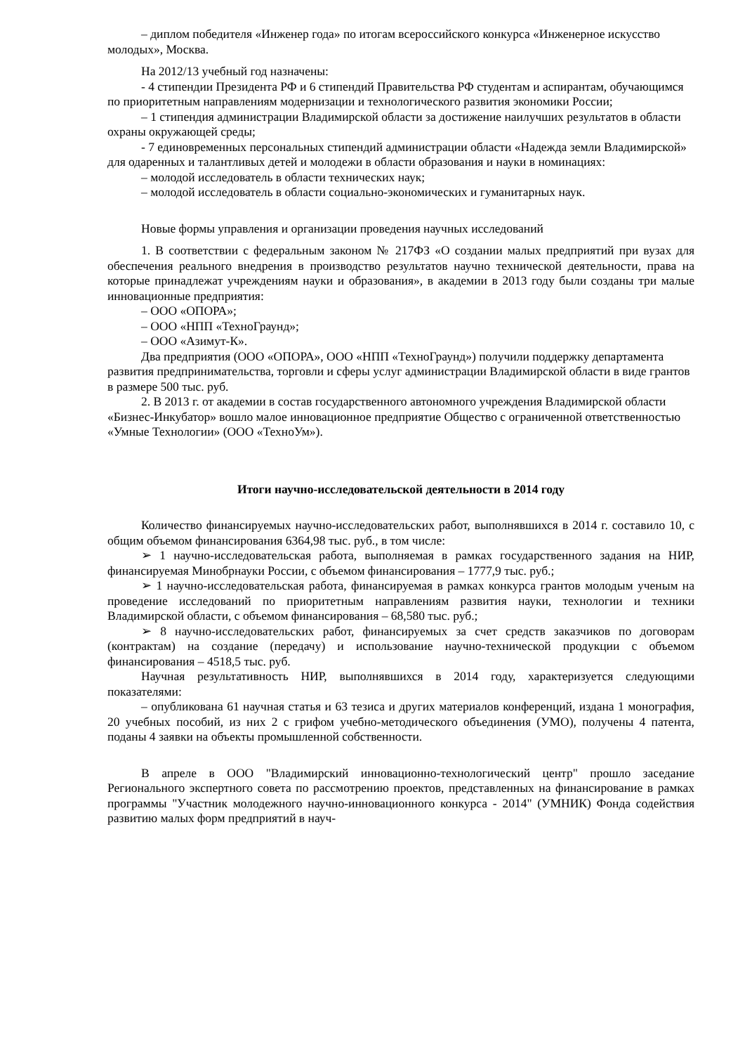– диплом победителя «Инженер года» по итогам всероссийского конкурса «Инженерное искусство молодых», Москва.
На 2012/13 учебный год назначены:
- 4 стипендии Президента РФ и 6 стипендий Правительства РФ студентам и аспирантам, обучающимся по приоритетным направлениям модернизации и технологического развития экономики России;
– 1 стипендия администрации Владимирской области за достижение наилучших результатов в области охраны окружающей среды;
- 7 единовременных персональных стипендий администрации области «Надежда земли Владимирской» для одаренных и талантливых детей и молодежи в области образования и науки в номинациях:
– молодой исследователь в области технических наук;
– молодой исследователь в области социально-экономических и гуманитарных наук.
Новые формы управления и организации проведения научных исследований
1. В соответствии с федеральным законом № 217ФЗ «О создании малых предприятий при вузах для обеспечения реального внедрения в производство результатов научно технической деятельности, права на которые принадлежат учреждениям науки и образования», в академии в 2013 году были созданы три малые инновационные предприятия:
– ООО «ОПОРА»;
– ООО «НПП «ТехноГраунд»;
– ООО «Азимут-К».
Два предприятия (ООО «ОПОРА», ООО «НПП «ТехноГраунд») получили поддержку департамента развития предпринимательства, торговли и сферы услуг администрации Владимирской области в виде грантов в размере 500 тыс. руб.
2. В 2013 г. от академии в состав государственного автономного учреждения Владимирской области «Бизнес-Инкубатор» вошло малое инновационное предприятие Общество с ограниченной ответственностью «Умные Технологии» (ООО «ТехноУм»).
Итоги научно-исследовательской деятельности в 2014 году
Количество финансируемых научно-исследовательских работ, выполнявшихся в 2014 г. составило 10, с общим объемом финансирования 6364,98 тыс. руб., в том числе:
➢ 1 научно-исследовательская работа, выполняемая в рамках государственного задания на НИР, финансируемая Минобрнауки России, с объемом финансирования – 1777,9 тыс. руб.;
➢ 1 научно-исследовательская работа, финансируемая в рамках конкурса грантов молодым ученым на проведение исследований по приоритетным направлениям развития науки, технологии и техники Владимирской области, с объемом финансирования – 68,580 тыс. руб.;
➢ 8 научно-исследовательских работ, финансируемых за счет средств заказчиков по договорам (контрактам) на создание (передачу) и использование научно-технической продукции с объемом финансирования – 4518,5 тыс. руб.
Научная результативность НИР, выполнявшихся в 2014 году, характеризуется следующими показателями:
– опубликована 61 научная статья и 63 тезиса и других материалов конференций, издана 1 монография, 20 учебных пособий, из них 2 с грифом учебно-методического объединения (УМО), получены 4 патента, поданы 4 заявки на объекты промышленной собственности.
В апреле в ООО "Владимирский инновационно-технологический центр" прошло заседание Регионального экспертного совета по рассмотрению проектов, представленных на финансирование в рамках программы "Участник молодежного научно-инновационного конкурса - 2014" (УМНИК) Фонда содействия развитию малых форм предприятий в науч-